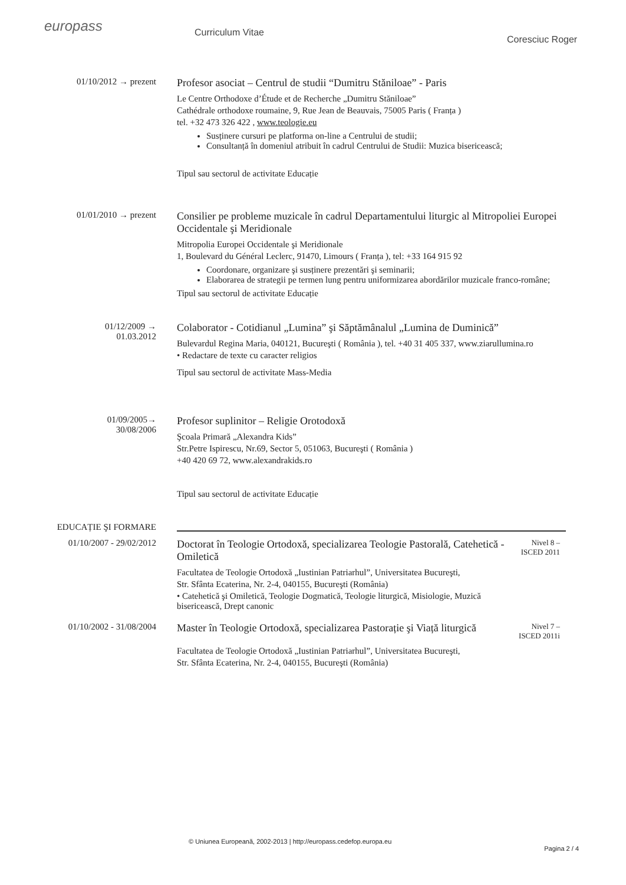europass
Curriculum Vitae
Coresciuc Roger
01/10/2012 → prezent
Profesor asociat – Centrul de studii “Dumitru Stăniloae” - Paris
Le Centre Orthodoxe d’Étude et de Recherche „Dumitru Stăniloae”
Cathédrale orthodoxe roumaine, 9, Rue Jean de Beauvais, 75005 Paris ( Franța )
tel. +32 473 326 422 , www.teologie.eu
Susținere cursuri pe platforma on-line a Centrului de studii;
Consultanță în domeniul atribuit în cadrul Centrului de Studii: Muzica bisericească;
Tipul sau sectorul de activitate Educație
01/01/2010 → prezent
Consilier pe probleme muzicale în cadrul Departamentului liturgic al Mitropoliei Europei Occidentale şi Meridionale
Mitropolia Europei Occidentale şi Meridionale
1, Boulevard du Général Leclerc, 91470, Limours ( Franța ), tel: +33 164 915 92
Coordonare, organizare şi susținere prezentări şi seminarii;
Elaborarea de strategii pe termen lung pentru uniformizarea abordărilor muzicale franco-române;
Tipul sau sectorul de activitate Educație
01/12/2009 →
01.03.2012
Colaborator - Cotidianul „Lumina” şi Săptămânalul „Lumina de Duminică”
Bulevardul Regina Maria, 040121, Bucureşti ( România ), tel. +40 31 405 337, www.ziarullumina.ro
• Redactare de texte cu caracter religios
Tipul sau sectorul de activitate Mass-Media
01/09/2005→
30/08/2006
Profesor suplinitor – Religie Orotodoxă
Şcoala Primară „Alexandra Kids”
Str.Petre Ispirescu, Nr.69, Sector 5, 051063, Bucureşti ( România )
+40 420 69 72, www.alexandrakids.ro
Tipul sau sectorul de activitate Educație
EDUCAȚIE ŞI FORMARE
01/10/2007 - 29/02/2012
Doctorat în Teologie Ortodoxă, specializarea Teologie Pastorală, Catehetică - Omiletică
Facultatea de Teologie Ortodoxă „Iustinian Patriarhul”, Universitatea Bucureşti,
Str. Sfânta Ecaterina, Nr. 2-4, 040155, Bucureşti (România)
• Catehetică şi Omiletică, Teologie Dogmatică, Teologie liturgică, Misiologie, Muzică bisericească, Drept canonic
Nivel 8 –
ISCED 2011
01/10/2002 - 31/08/2004
Master în Teologie Ortodoxă, specializarea Pastorație şi Viață liturgică
Facultatea de Teologie Ortodoxă „Iustinian Patriarhul”, Universitatea Bucureşti,
Str. Sfânta Ecaterina, Nr. 2-4, 040155, Bucureşti (România)
Nivel 7 –
ISCED 2011i
© Uniunea Europeană, 2002-2013 | http://europass.cedefop.europa.eu
Pagina 2 / 4